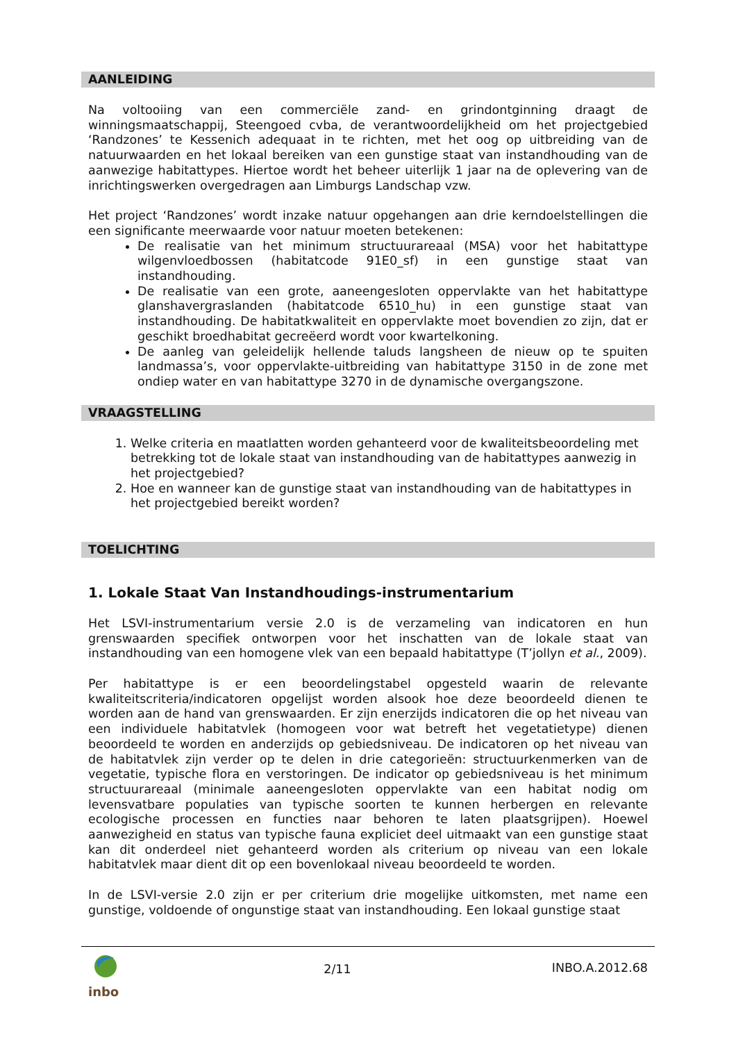AANLEIDING
Na voltooiing van een commerciële zand- en grindontginning draagt de winningsmaatschappij, Steengoed cvba, de verantwoordelijkheid om het projectgebied ‘Randzones’ te Kessenich adequaat in te richten, met het oog op uitbreiding van de natuurwaarden en het lokaal bereiken van een gunstige staat van instandhouding van de aanwezige habitattypes. Hiertoe wordt het beheer uiterlijk 1 jaar na de oplevering van de inrichtingswerken overgedragen aan Limburgs Landschap vzw.
Het project ‘Randzones’ wordt inzake natuur opgehangen aan drie kerndoelstellingen die een significante meerwaarde voor natuur moeten betekenen:
De realisatie van het minimum structuurareaal (MSA) voor het habitattype wilgenvloedbossen (habitatcode 91E0_sf) in een gunstige staat van instandhouding.
De realisatie van een grote, aaneengesloten oppervlakte van het habitattype glanshavergraslanden (habitatcode 6510_hu) in een gunstige staat van instandhouding. De habitatkwaliteit en oppervlakte moet bovendien zo zijn, dat er geschikt broedhabitat gecreëerd wordt voor kwartelkoning.
De aanleg van geleidelijk hellende taluds langsheen de nieuw op te spuiten landmassa’s, voor oppervlakte-uitbreiding van habitattype 3150 in de zone met ondiep water en van habitattype 3270 in de dynamische overgangszone.
VRAAGSTELLING
1. Welke criteria en maatlatten worden gehanteerd voor de kwaliteitsbeoordeling met betrekking tot de lokale staat van instandhouding van de habitattypes aanwezig in het projectgebied?
2. Hoe en wanneer kan de gunstige staat van instandhouding van de habitattypes in het projectgebied bereikt worden?
TOELICHTING
1. Lokale Staat Van Instandhoudings-instrumentarium
Het LSVI-instrumentarium versie 2.0 is de verzameling van indicatoren en hun grenswaarden specifiek ontworpen voor het inschatten van de lokale staat van instandhouding van een homogene vlek van een bepaald habitattype (T’jollyn et al., 2009).
Per habitattype is er een beoordelingstabel opgesteld waarin de relevante kwaliteitscriteria/indicatoren opgelijst worden alsook hoe deze beoordeeld dienen te worden aan de hand van grenswaarden. Er zijn enerzijds indicatoren die op het niveau van een individuele habitatvlek (homogeen voor wat betreft het vegetatietype) dienen beoordeeld te worden en anderzijds op gebiedsniveau. De indicatoren op het niveau van de habitatvlek zijn verder op te delen in drie categorieën: structuurkenmerken van de vegetatie, typische flora en verstoringen. De indicator op gebiedsniveau is het minimum structuurareaal (minimale aaneengesloten oppervlakte van een habitat nodig om levensvatbare populaties van typische soorten te kunnen herbergen en relevante ecologische processen en functies naar behoren te laten plaatsgrijpen). Hoewel aanwezigheid en status van typische fauna expliciet deel uitmaakt van een gunstige staat kan dit onderdeel niet gehanteerd worden als criterium op niveau van een lokale habitatvlek maar dient dit op een bovenlokaal niveau beoordeeld te worden.
In de LSVI-versie 2.0 zijn er per criterium drie mogelijke uitkomsten, met name een gunstige, voldoende of ongunstige staat van instandhouding. Een lokaal gunstige staat
inbo
2/11 INBO.A.2012.68